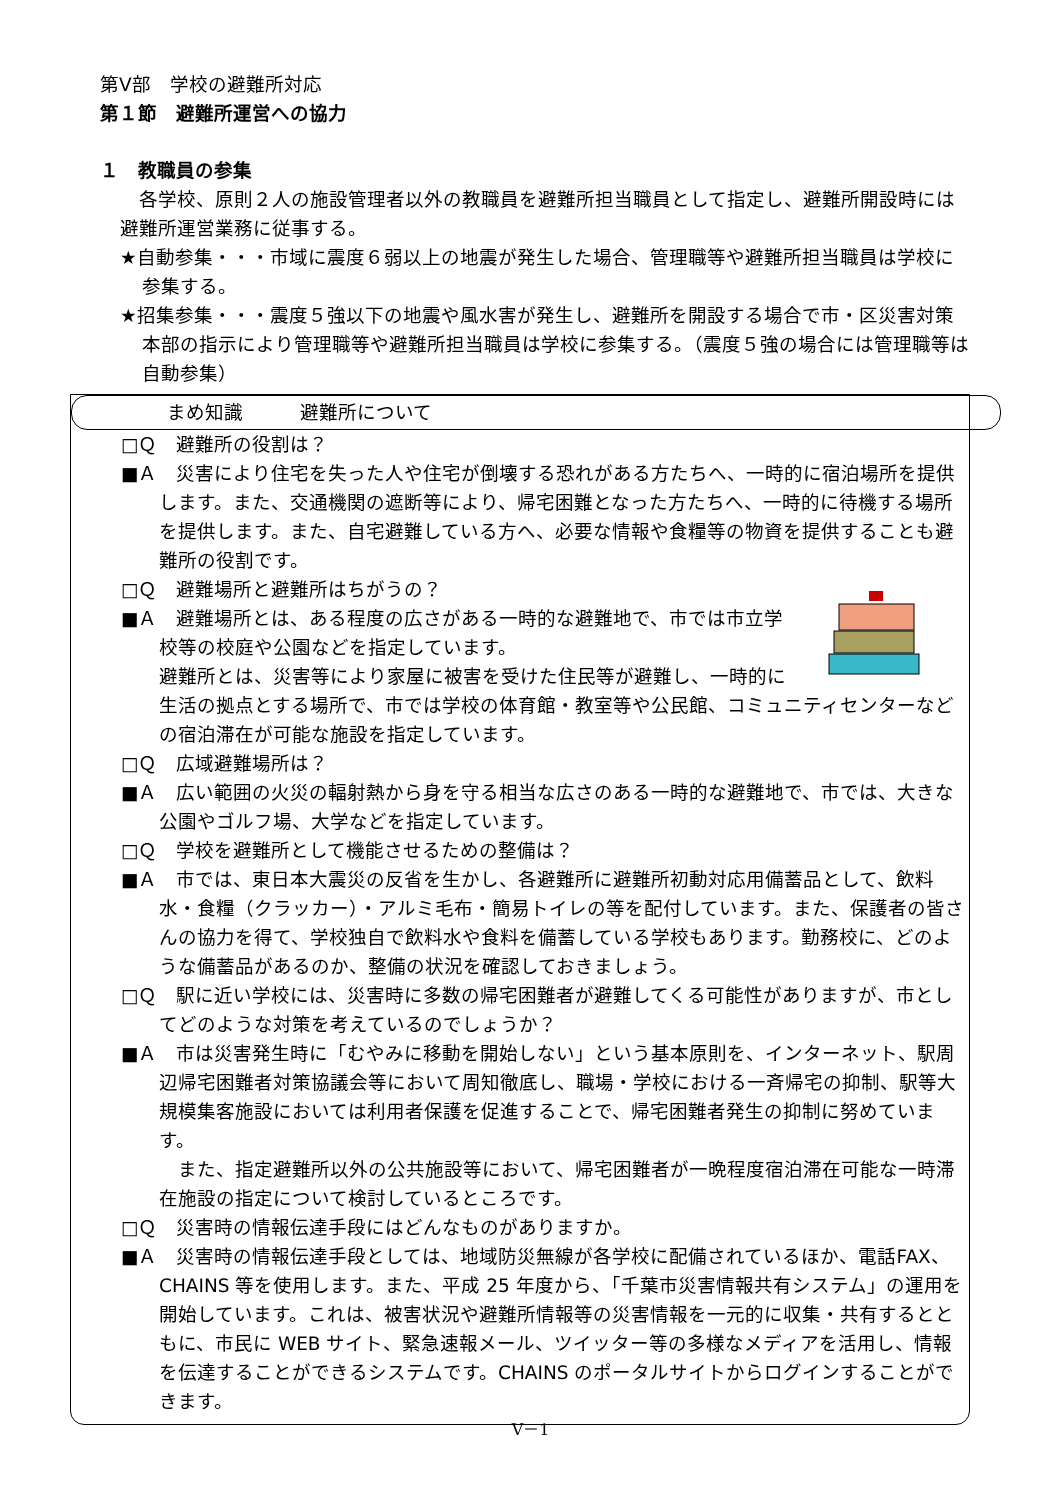第Ⅴ部　学校の避難所対応
第１節　避難所運営への協力
１　教職員の参集
　各学校、原則２人の施設管理者以外の教職員を避難所担当職員として指定し、避難所開設時には避難所運営業務に従事する。
★自動参集・・・市域に震度６弱以上の地震が発生した場合、管理職等や避難所担当職員は学校に参集する。
★招集参集・・・震度５強以下の地震や風水害が発生し、避難所を開設する場合で市・区災害対策本部の指示により管理職等や避難所担当職員は学校に参集する。（震度５強の場合には管理職等は自動参集）
まめ知識　　　避難所について
□Ｑ　避難所の役割は？
■Ａ　災害により住宅を失った人や住宅が倒壊する恐れがある方たちへ、一時的に宿泊場所を提供します。また、交通機関の遮断等により、帰宅困難となった方たちへ、一時的に待機する場所を提供します。また、自宅避難している方へ、必要な情報や食糧等の物資を提供することも避難所の役割です。
□Ｑ　避難場所と避難所はちがうの？
■Ａ　避難場所とは、ある程度の広さがある一時的な避難地で、市では市立学校等の校庭や公園などを指定しています。
避難所とは、災害等により家屋に被害を受けた住民等が避難し、一時的に生活の拠点とする場所で、市では学校の体育館・教室等や公民館、コミュニティセンターなどの宿泊滞在が可能な施設を指定しています。
□Ｑ　広域避難場所は？
■Ａ　広い範囲の火災の輻射熱から身を守る相当な広さのある一時的な避難地で、市では、大きな公園やゴルフ場、大学などを指定しています。
□Ｑ　学校を避難所として機能させるための整備は？
■Ａ　市では、東日本大震災の反省を生かし、各避難所に避難所初動対応用備蓄品として、飲料水・食糧（クラッカー）・アルミ毛布・簡易トイレの等を配付しています。また、保護者の皆さんの協力を得て、学校独自で飲料水や食料を備蓄している学校もあります。勤務校に、どのような備蓄品があるのか、整備の状況を確認しておきましょう。
□Ｑ　駅に近い学校には、災害時に多数の帰宅困難者が避難してくる可能性がありますが、市としてどのような対策を考えているのでしょうか？
■Ａ　市は災害発生時に「むやみに移動を開始しない」という基本原則を、インターネット、駅周辺帰宅困難者対策協議会等において周知徹底し、職場・学校における一斉帰宅の抑制、駅等大規模集客施設においては利用者保護を促進することで、帰宅困難者発生の抑制に努めています。
　また、指定避難所以外の公共施設等において、帰宅困難者が一晩程度宿泊滞在可能な一時滞在施設の指定について検討しているところです。
□Ｑ　災害時の情報伝達手段にはどんなものがありますか。
■Ａ　災害時の情報伝達手段としては、地域防災無線が各学校に配備されているほか、電話FAX、CHAINS 等を使用します。また、平成 25 年度から、「千葉市災害情報共有システム」の運用を開始しています。これは、被害状況や避難所情報等の災害情報を一元的に収集・共有するとともに、市民に WEB サイト、緊急速報メール、ツイッター等の多様なメディアを活用し、情報を伝達することができるシステムです。CHAINS のポータルサイトからログインすることができます。
Ⅴ－1